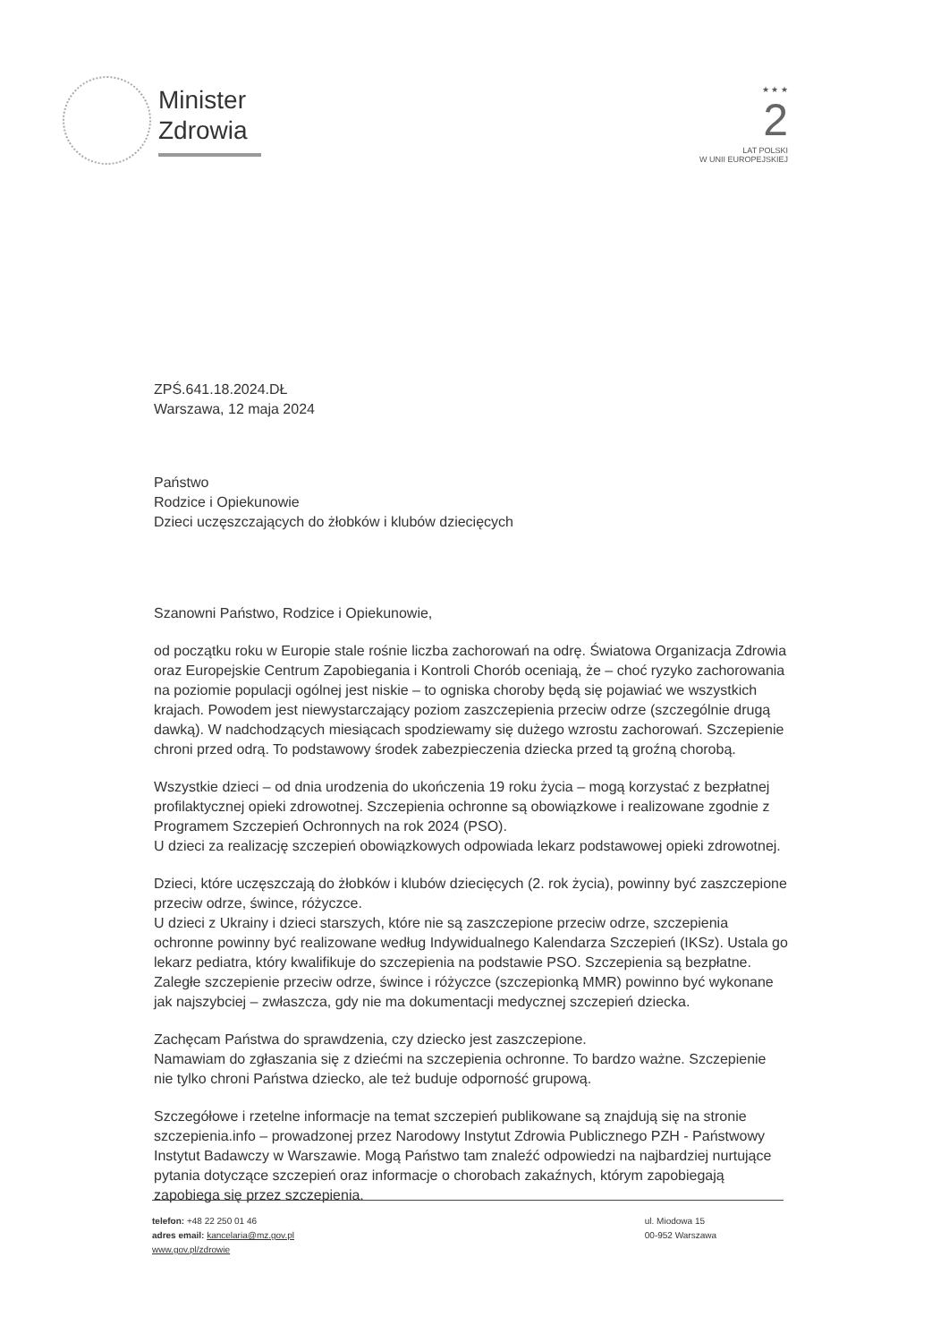Minister
Zdrowia
★ ★ ★
2
LAT POLSKI
W UNII EUROPEJSKIEJ
ZPŚ.641.18.2024.DŁ
Warszawa, 12 maja 2024
Państwo
Rodzice i Opiekunowie
Dzieci uczęszczających do żłobków i klubów dziecięcych
Szanowni Państwo, Rodzice i Opiekunowie,
od początku roku w Europie stale rośnie liczba zachorowań na odrę. Światowa Organizacja Zdrowia oraz Europejskie Centrum Zapobiegania i Kontroli Chorób oceniają, że – choć ryzyko zachorowania na poziomie populacji ogólnej jest niskie – to ogniska choroby będą się pojawiać we wszystkich krajach. Powodem jest niewystarczający poziom zaszczepienia przeciw odrze (szczególnie drugą dawką). W nadchodzących miesiącach spodziewamy się dużego wzrostu zachorowań. Szczepienie chroni przed odrą. To podstawowy środek zabezpieczenia dziecka przed tą groźną chorobą.
Wszystkie dzieci – od dnia urodzenia do ukończenia 19 roku życia – mogą korzystać z bezpłatnej profilaktycznej opieki zdrowotnej. Szczepienia ochronne są obowiązkowe i realizowane zgodnie z Programem Szczepień Ochronnych na rok 2024 (PSO).
U dzieci za realizację szczepień obowiązkowych odpowiada lekarz podstawowej opieki zdrowotnej.
Dzieci, które uczęszczają do żłobków i klubów dziecięcych (2. rok życia), powinny być zaszczepione przeciw odrze, śwince, różyczce.
U dzieci z Ukrainy i dzieci starszych, które nie są zaszczepione przeciw odrze, szczepienia ochronne powinny być realizowane według Indywidualnego Kalendarza Szczepień (IKSz). Ustala go lekarz pediatra, który kwalifikuje do szczepienia na podstawie PSO. Szczepienia są bezpłatne. Zaległe szczepienie przeciw odrze, śwince i różyczce (szczepionką MMR) powinno być wykonane jak najszybciej – zwłaszcza, gdy nie ma dokumentacji medycznej szczepień dziecka.
Zachęcam Państwa do sprawdzenia, czy dziecko jest zaszczepione.
Namawiam do zgłaszania się z dziećmi na szczepienia ochronne. To bardzo ważne. Szczepienie nie tylko chroni Państwa dziecko, ale też buduje odporność grupową.
Szczegółowe i rzetelne informacje na temat szczepień publikowane są znajdują się na stronie szczepienia.info – prowadzonej przez Narodowy Instytut Zdrowia Publicznego PZH - Państwowy Instytut Badawczy w Warszawie. Mogą Państwo tam znaleźć odpowiedzi na najbardziej nurtujące pytania dotyczące szczepień oraz informacje o chorobach zakaźnych, którym zapobiegają zapobiega się przez szczepienia.
telefon: +48 22 250 01 46
adres email: kancelaria@mz.gov.pl
www.gov.pl/zdrowie
ul. Miodowa 15
00-952 Warszawa